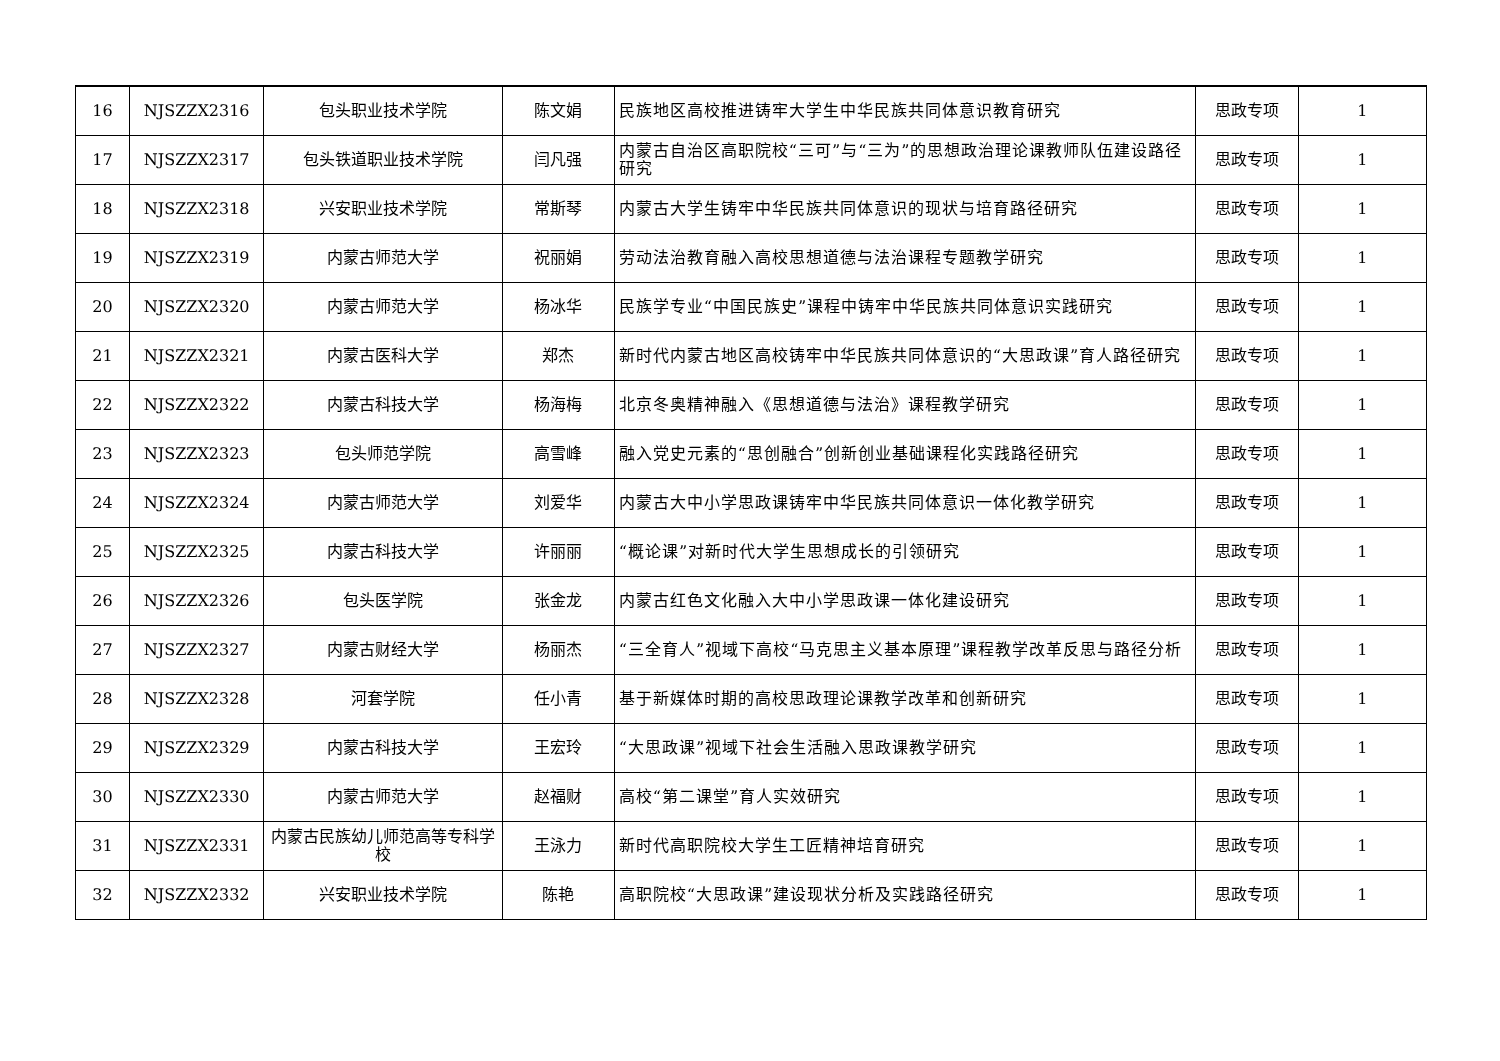| 16 | NJSZZX2316 | 包头职业技术学院 | 陈文娟 | 民族地区高校推进铸牢大学生中华民族共同体意识教育研究 | 思政专项 | 1 |
| 17 | NJSZZX2317 | 包头铁道职业技术学院 | 闫凡强 | 内蒙古自治区高职院校“三可”与“三为”的思想政治理论课教师队伍建设路径研究 | 思政专项 | 1 |
| 18 | NJSZZX2318 | 兴安职业技术学院 | 常斯琴 | 内蒙古大学生铸牢中华民族共同体意识的现状与培育路径研究 | 思政专项 | 1 |
| 19 | NJSZZX2319 | 内蒙古师范大学 | 祝丽娟 | 劳动法治教育融入高校思想道德与法治课程专题教学研究 | 思政专项 | 1 |
| 20 | NJSZZX2320 | 内蒙古师范大学 | 杨冰华 | 民族学专业“中国民族史”课程中铸牢中华民族共同体意识实践研究 | 思政专项 | 1 |
| 21 | NJSZZX2321 | 内蒙古医科大学 | 郑杰 | 新时代内蒙古地区高校铸牢中华民族共同体意识的“大思政课”育人路径研究 | 思政专项 | 1 |
| 22 | NJSZZX2322 | 内蒙古科技大学 | 杨海梅 | 北京冬奥精神融入《思想道德与法治》课程教学研究 | 思政专项 | 1 |
| 23 | NJSZZX2323 | 包头师范学院 | 高雪峰 | 融入党史元素的“思创融合”创新创业基础课程化实践路径研究 | 思政专项 | 1 |
| 24 | NJSZZX2324 | 内蒙古师范大学 | 刘爱华 | 内蒙古大中小学思政课铸牢中华民族共同体意识一体化教学研究 | 思政专项 | 1 |
| 25 | NJSZZX2325 | 内蒙古科技大学 | 许丽丽 | “概论课”对新时代大学生思想成长的引领研究 | 思政专项 | 1 |
| 26 | NJSZZX2326 | 包头医学院 | 张金龙 | 内蒙古红色文化融入大中小学思政课一体化建设研究 | 思政专项 | 1 |
| 27 | NJSZZX2327 | 内蒙古财经大学 | 杨丽杰 | “三全育人”视域下高校“马克思主义基本原理”课程教学改革反思与路径分析 | 思政专项 | 1 |
| 28 | NJSZZX2328 | 河套学院 | 任小青 | 基于新媒体时期的高校思政理论课教学改革和创新研究 | 思政专项 | 1 |
| 29 | NJSZZX2329 | 内蒙古科技大学 | 王宏玲 | “大思政课”视域下社会生活融入思政课教学研究 | 思政专项 | 1 |
| 30 | NJSZZX2330 | 内蒙古师范大学 | 赵福财 | 高校“第二课堂”育人实效研究 | 思政专项 | 1 |
| 31 | NJSZZX2331 | 内蒙古民族幼儿师范高等专科学校 | 王泳力 | 新时代高职院校大学生工匠精神培育研究 | 思政专项 | 1 |
| 32 | NJSZZX2332 | 兴安职业技术学院 | 陈艳 | 高职院校“大思政课”建设现状分析及实践路径研究 | 思政专项 | 1 |